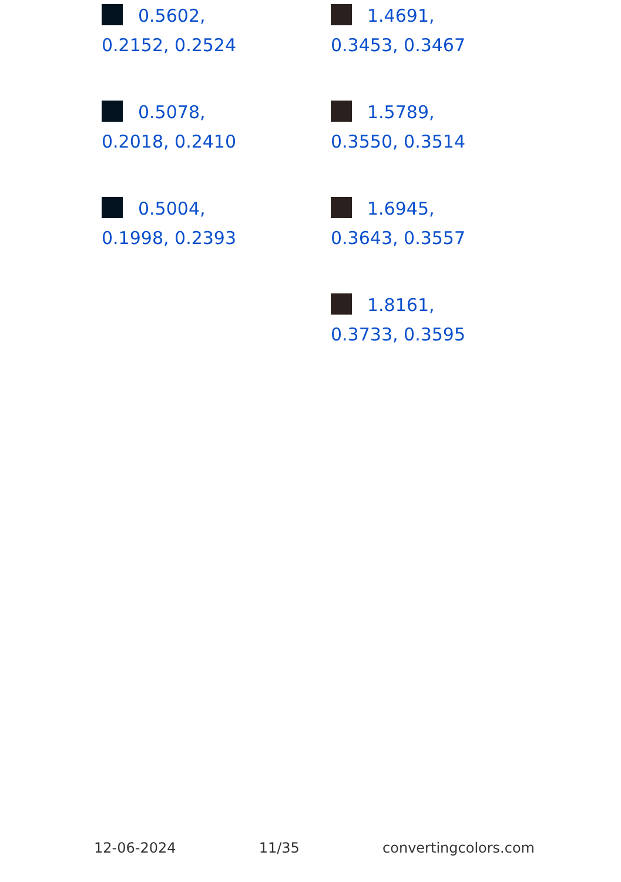0.5602, 0.2152, 0.2524
0.5078, 0.2018, 0.2410
0.5004, 0.1998, 0.2393
1.4691, 0.3453, 0.3467
1.5789, 0.3550, 0.3514
1.6945, 0.3643, 0.3557
1.8161, 0.3733, 0.3595
12-06-2024 11/35 convertingcolors.com